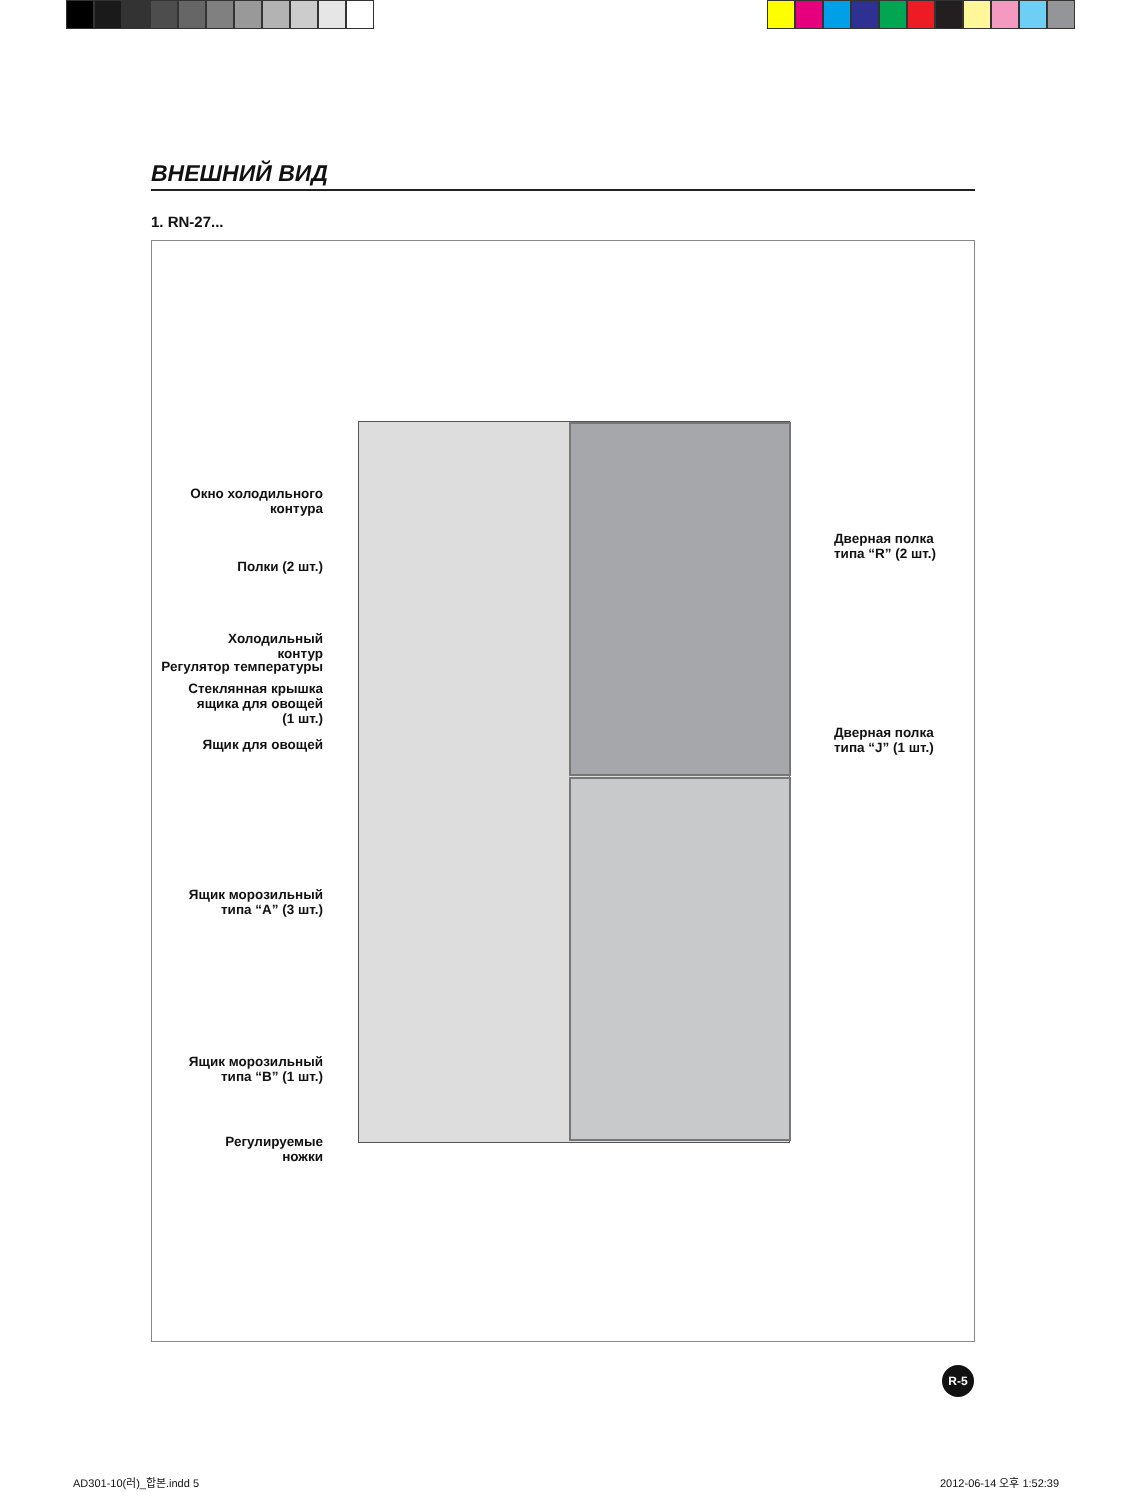ВНЕШНИЙ ВИД
1. RN-27...
Окно холодильного
контура
Полки (2 шт.)
Холодильный
контур
Регулятор температуры
Стеклянная крышка
ящика для овощей
(1 шт.)
Ящик для овощей
Ящик морозильный
типа “A” (3 шт.)
Ящик морозильный
типа “B” (1 шт.)
Регулируемые
ножки
Дверная полка
типа “R” (2 шт.)
Дверная полка
типа “J” (1 шт.)
R-5
AD301-10(러)_합본.indd 5 2012-06-14 오후 1:52:39